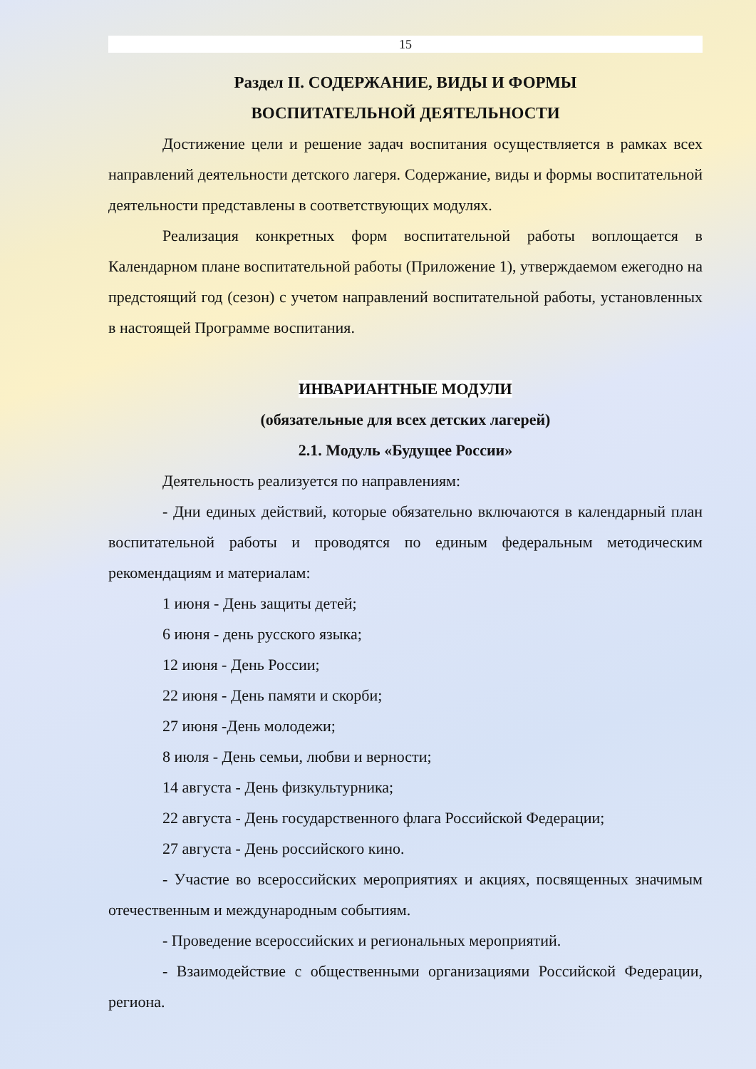15
Раздел II. СОДЕРЖАНИЕ, ВИДЫ И ФОРМЫ
ВОСПИТАТЕЛЬНОЙ ДЕЯТЕЛЬНОСТИ
Достижение цели и решение задач воспитания осуществляется в рамках всех направлений деятельности детского лагеря. Содержание, виды и формы воспитательной деятельности представлены в соответствующих модулях.
Реализация конкретных форм воспитательной работы воплощается в Календарном плане воспитательной работы (Приложение 1), утверждаемом ежегодно на предстоящий год (сезон) с учетом направлений воспитательной работы, установленных в настоящей Программе воспитания.
ИНВАРИАНТНЫЕ МОДУЛИ
(обязательные для всех детских лагерей)
2.1. Модуль «Будущее России»
Деятельность реализуется по направлениям:
- Дни единых действий, которые обязательно включаются в календарный план воспитательной работы и проводятся по единым федеральным методическим рекомендациям и материалам:
1 июня - День защиты детей;
6 июня - день русского языка;
12 июня - День России;
22 июня - День памяти и скорби;
27 июня -День молодежи;
8 июля - День семьи, любви и верности;
14 августа - День физкультурника;
22 августа - День государственного флага Российской Федерации;
27 августа - День российского кино.
- Участие во всероссийских мероприятиях и акциях, посвященных значимым отечественным и международным событиям.
- Проведение всероссийских и региональных мероприятий.
- Взаимодействие с общественными организациями Российской Федерации, региона.